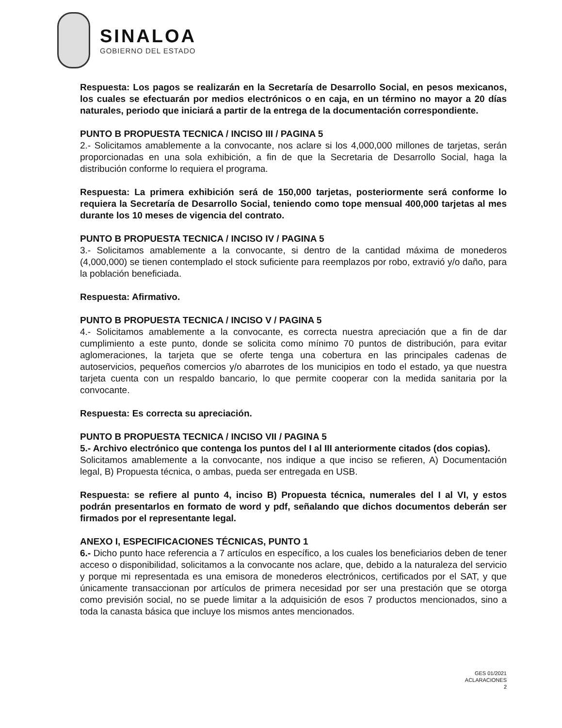SINALOA
GOBIERNO DEL ESTADO
Respuesta: Los pagos se realizarán en la Secretaría de Desarrollo Social, en pesos mexicanos, los cuales se efectuarán por medios electrónicos o en caja, en un término no mayor a 20 días naturales, periodo que iniciará a partir de la entrega de la documentación correspondiente.
PUNTO B PROPUESTA TECNICA / INCISO III / PAGINA 5
2.- Solicitamos amablemente a la convocante, nos aclare si los 4,000,000 millones de tarjetas, serán proporcionadas en una sola exhibición, a fin de que la Secretaria de Desarrollo Social, haga la distribución conforme lo requiera el programa.
Respuesta: La primera exhibición será de 150,000 tarjetas, posteriormente será conforme lo requiera la Secretaría de Desarrollo Social, teniendo como tope mensual 400,000 tarjetas al mes durante los 10 meses de vigencia del contrato.
PUNTO B PROPUESTA TECNICA / INCISO IV / PAGINA 5
3.- Solicitamos amablemente a la convocante, si dentro de la cantidad máxima de monederos (4,000,000) se tienen contemplado el stock suficiente para reemplazos por robo, extravió y/o daño, para la población beneficiada.
Respuesta: Afirmativo.
PUNTO B PROPUESTA TECNICA / INCISO V / PAGINA 5
4.- Solicitamos amablemente a la convocante, es correcta nuestra apreciación que a fin de dar cumplimiento a este punto, donde se solicita como mínimo 70 puntos de distribución, para evitar aglomeraciones, la tarjeta que se oferte tenga una cobertura en las principales cadenas de autoservicios, pequeños comercios y/o abarrotes de los municipios en todo el estado, ya que nuestra tarjeta cuenta con un respaldo bancario, lo que permite cooperar con la medida sanitaria por la convocante.
Respuesta: Es correcta su apreciación.
PUNTO B PROPUESTA TECNICA / INCISO VII / PAGINA 5
5.- Archivo electrónico que contenga los puntos del I al III anteriormente citados (dos copias).
Solicitamos amablemente a la convocante, nos indique a que inciso se refieren, A) Documentación legal, B) Propuesta técnica, o ambas, pueda ser entregada en USB.
Respuesta: se refiere al punto 4, inciso B) Propuesta técnica, numerales del I al VI, y estos podrán presentarlos en formato de word y pdf, señalando que dichos documentos deberán ser firmados por el representante legal.
ANEXO I, ESPECIFICACIONES TÉCNICAS, PUNTO 1
6.- Dicho punto hace referencia a 7 artículos en específico, a los cuales los beneficiarios deben de tener acceso o disponibilidad, solicitamos a la convocante nos aclare, que, debido a la naturaleza del servicio y porque mi representada es una emisora de monederos electrónicos, certificados por el SAT, y que únicamente transaccionan por artículos de primera necesidad por ser una prestación que se otorga como previsión social, no se puede limitar a la adquisición de esos 7 productos mencionados, sino a toda la canasta básica que incluye los mismos antes mencionados.
GES 01/2021
ACLARACIONES
2